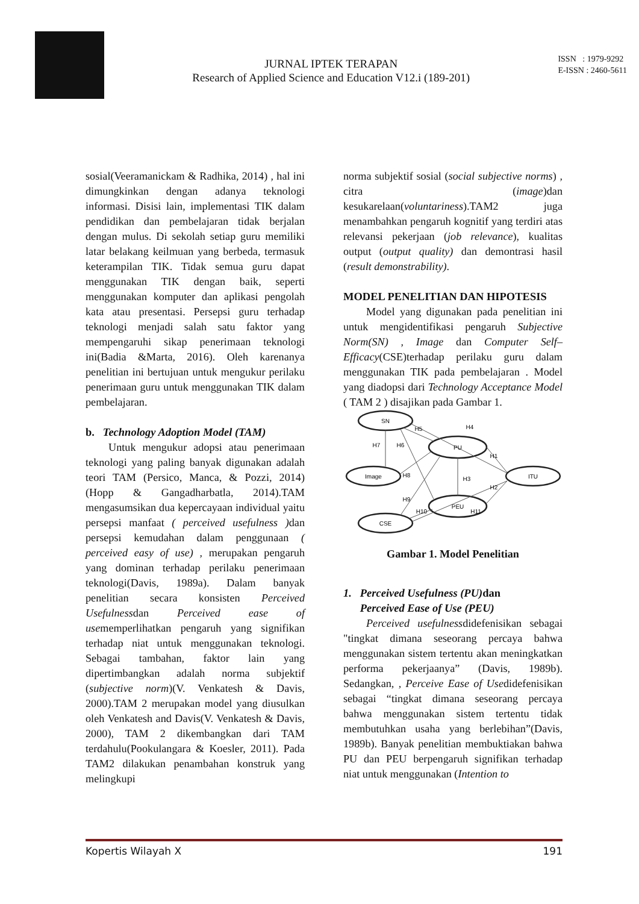JURNAL IPTEK TERAPAN
Research of Applied Science and Education V12.i (189-201)
ISSN : 1979-9292
E-ISSN : 2460-5611
sosial(Veeramanickam & Radhika, 2014) , hal ini dimungkinkan dengan adanya teknologi informasi. Disisi lain, implementasi TIK dalam pendidikan dan pembelajaran tidak berjalan dengan mulus. Di sekolah setiap guru memiliki latar belakang keilmuan yang berbeda, termasuk keterampilan TIK. Tidak semua guru dapat menggunakan TIK dengan baik, seperti menggunakan komputer dan aplikasi pengolah kata atau presentasi. Persepsi guru terhadap teknologi menjadi salah satu faktor yang mempengaruhi sikap penerimaan teknologi ini(Badia &Marta, 2016). Oleh karenanya penelitian ini bertujuan untuk mengukur perilaku penerimaan guru untuk menggunakan TIK dalam pembelajaran.
b. Technology Adoption Model (TAM)
Untuk mengukur adopsi atau penerimaan teknologi yang paling banyak digunakan adalah teori TAM (Persico, Manca, & Pozzi, 2014)(Hopp & Gangadharbatla, 2014).TAM mengasumsikan dua kepercayaan individual yaitu persepsi manfaat ( perceived usefulness ) dan persepsi kemudahan dalam penggunaan ( perceived easy of use) , merupakan pengaruh yang dominan terhadap perilaku penerimaan teknologi(Davis, 1989a). Dalam banyak penelitian secara konsisten Perceived Usefulnessdan Perceived ease of usememperlihatkan pengaruh yang signifikan terhadap niat untuk menggunakan teknologi. Sebagai tambahan, faktor lain yang dipertimbangkan adalah norma subjektif (subjective norm)(V. Venkatesh & Davis, 2000).TAM 2 merupakan model yang diusulkan oleh Venkatesh and Davis(V. Venkatesh & Davis, 2000), TAM 2 dikembangkan dari TAM terdahulu(Pookulangara & Koesler, 2011). Pada TAM2 dilakukan penambahan konstruk yang melingkupi
norma subjektif sosial (social subjective norms) , citra (image)dan kesukarelaan(voluntariness).TAM2 juga menambahkan pengaruh kognitif yang terdiri atas relevansi pekerjaan (job relevance), kualitas output (output quality) dan demontrasi hasil (result demonstrability).
MODEL PENELITIAN DAN HIPOTESIS
Model yang digunakan pada penelitian ini untuk mengidentifikasi pengaruh Subjective Norm(SN) , Image dan Computer Self–Efficacy(CSE)terhadap perilaku guru dalam menggunakan TIK pada pembelajaran . Model yang diadopsi dari Technology Acceptance Model ( TAM 2 ) disajikan pada Gambar 1.
SN
Image
PU
PEU
ITU
CSE
H5
H4
H7
H6
H8
H1
H3
H2
H9
H10
H11
Gambar 1. Model Penelitian
1. Perceived Usefulness (PU) dan
Perceived Ease of Use (PEU)
Perceived usefulnessdidefenisikan sebagai "tingkat dimana seseorang percaya bahwa menggunakan sistem tertentu akan meningkatkan performa pekerjaanya” (Davis, 1989b). Sedangkan, , Perceive Ease of Usedidefenisikan sebagai “tingkat dimana seseorang percaya bahwa menggunakan sistem tertentu tidak membutuhkan usaha yang berlebihan”(Davis, 1989b). Banyak penelitian membuktiakan bahwa PU dan PEU berpengaruh signifikan terhadap niat untuk menggunakan (Intention to
Kopertis Wilayah X 191